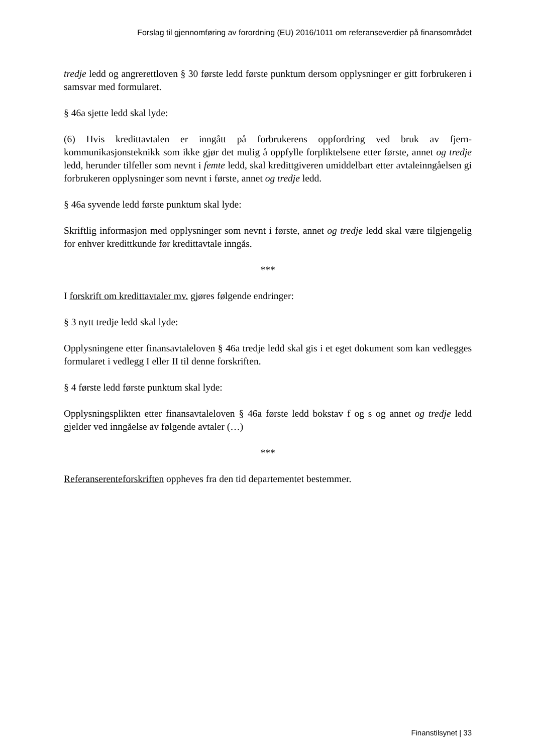Forslag til gjennomføring av forordning (EU) 2016/1011 om referanseverdier på finansområdet
tredje ledd og angrerettloven § 30 første ledd første punktum dersom opplysninger er gitt forbrukeren i samsvar med formularet.
§ 46a sjette ledd skal lyde:
(6) Hvis kredittavtalen er inngått på forbrukerens oppfordring ved bruk av fjern-kommunikasjonsteknikk som ikke gjør det mulig å oppfylle forpliktelsene etter første, annet og tredje ledd, herunder tilfeller som nevnt i femte ledd, skal kredittgiveren umiddelbart etter avtaleinngåelsen gi forbrukeren opplysninger som nevnt i første, annet og tredje ledd.
§ 46a syvende ledd første punktum skal lyde:
Skriftlig informasjon med opplysninger som nevnt i første, annet og tredje ledd skal være tilgjengelig for enhver kredittkunde før kredittavtale inngås.
***
I forskrift om kredittavtaler mv. gjøres følgende endringer:
§ 3 nytt tredje ledd skal lyde:
Opplysningene etter finansavtaleloven § 46a tredje ledd skal gis i et eget dokument som kan vedlegges formularet i vedlegg I eller II til denne forskriften.
§ 4 første ledd første punktum skal lyde:
Opplysningsplikten etter finansavtaleloven § 46a første ledd bokstav f og s og annet og tredje ledd gjelder ved inngåelse av følgende avtaler (…)
***
Referanserenteforskriften oppheves fra den tid departementet bestemmer.
Finanstilsynet | 33